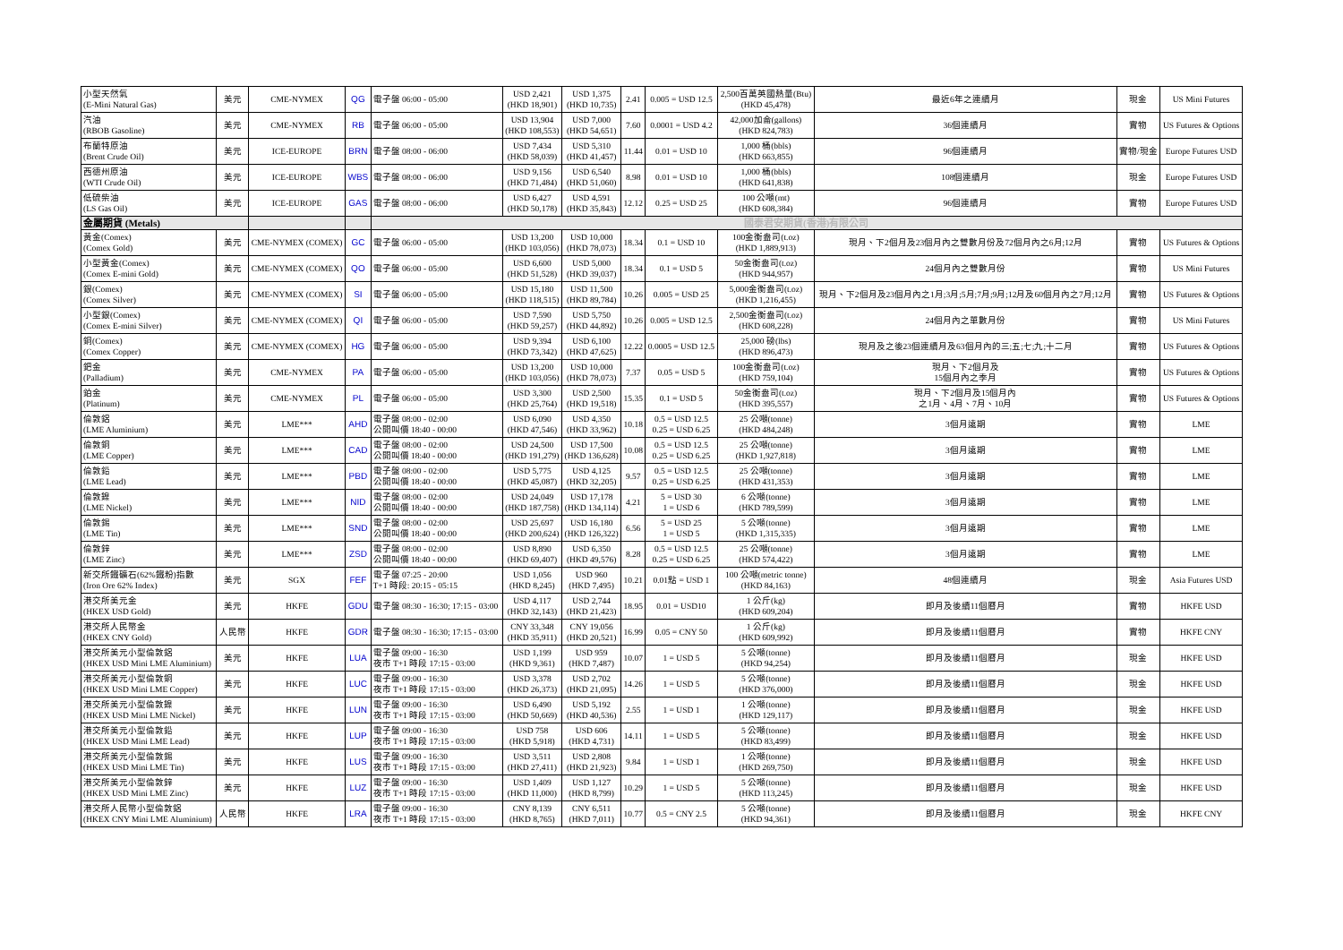| 小型天然氣 (E-Mini Natural Gas) | 美元 | CME-NYMEX | QG | 電子盤 06:00 - 05:00 | USD 2,421 (HKD 18,901) | USD 1,375 (HKD 10,735) | 2.41 | 0.005 = USD 12.5 | 2,500百萬英國熱量(Btu) (HKD 45,478) | 最近6年之連續月 | 現金 | US Mini Futures |
| 汽油 (RBOB Gasoline) | 美元 | CME-NYMEX | RB | 電子盤 06:00 - 05:00 | USD 13,904 (HKD 108,553) | USD 7,000 (HKD 54,651) | 7.60 | 0.0001 = USD 4.2 | 42,000加侖(gallons) (HKD 824,783) | 36個連續月 | 實物 | US Futures & Options |
| 布蘭特原油 (Brent Crude Oil) | 美元 | ICE-EUROPE | BRN | 電子盤 08:00 - 06:00 | USD 7,434 (HKD 58,039) | USD 5,310 (HKD 41,457) | 11.44 | 0.01 = USD 10 | 1,000 桶(bbls) (HKD 663,855) | 96個連續月 | 實物/現金 | Europe Futures USD |
| 西德州原油 (WTI Crude Oil) | 美元 | ICE-EUROPE | WBS | 電子盤 08:00 - 06:00 | USD 9,156 (HKD 71,484) | USD 6,540 (HKD 51,060) | 8.98 | 0.01 = USD 10 | 1,000 桶(bbls) (HKD 641,838) | 108個連續月 | 現金 | Europe Futures USD |
| 低硫柴油 (LS Gas Oil) | 美元 | ICE-EUROPE | GAS | 電子盤 08:00 - 06:00 | USD 6,427 (HKD 50,178) | USD 4,591 (HKD 35,843) | 12.12 | 0.25 = USD 25 | 100 公噸(mt) (HKD 608,384) | 96個連續月 | 實物 | Europe Futures USD |
| 金屬期貨 (Metals) | | | | 國泰君安期貨(香港)有限公司 | | | | | | | | |
| 黃金(Comex) (Comex Gold) | 美元 | CME-NYMEX (COMEX) | GC | 電子盤 06:00 - 05:00 | USD 13,200 (HKD 103,056) | USD 10,000 (HKD 78,073) | 18.34 | 0.1 = USD 10 | 100金衡盎司(t.oz) (HKD 1,889,913) | 現月、下2個月及23個月內之雙數月份及72個月內之6月;12月 | 實物 | US Futures & Options |
| 小型黃金(Comex) (Comex E-mini Gold) | 美元 | CME-NYMEX (COMEX) | QO | 電子盤 06:00 - 05:00 | USD 6,600 (HKD 51,528) | USD 5,000 (HKD 39,037) | 18.34 | 0.1 = USD 5 | 50金衡盎司(t.oz) (HKD 944,957) | 24個月內之雙數月份 | 實物 | US Mini Futures |
| 銀(Comex) (Comex Silver) | 美元 | CME-NYMEX (COMEX) | SI | 電子盤 06:00 - 05:00 | USD 15,180 (HKD 118,515) | USD 11,500 (HKD 89,784) | 10.26 | 0.005 = USD 25 | 5,000金衡盎司(t.oz) (HKD 1,216,455) | 現月、下2個月及23個月內之1月;3月;5月;7月;9月;12月及60個月內之7月;12月 | 實物 | US Futures & Options |
| 小型銀(Comex) (Comex E-mini Silver) | 美元 | CME-NYMEX (COMEX) | QI | 電子盤 06:00 - 05:00 | USD 7,590 (HKD 59,257) | USD 5,750 (HKD 44,892) | 10.26 | 0.005 = USD 12.5 | 2,500金衡盎司(t.oz) (HKD 608,228) | 24個月內之單數月份 | 實物 | US Mini Futures |
| 銅(Comex) (Comex Copper) | 美元 | CME-NYMEX (COMEX) | HG | 電子盤 06:00 - 05:00 | USD 9,394 (HKD 73,342) | USD 6,100 (HKD 47,625) | 12.22 | 0.0005 = USD 12.5 | 25,000 磅(lbs) (HKD 896,473) | 現月及之後23個連續月及63個月內的三;五;七;九;十二月 | 實物 | US Futures & Options |
| 鈀金 (Palladium) | 美元 | CME-NYMEX | PA | 電子盤 06:00 - 05:00 | USD 13,200 (HKD 103,056) | USD 10,000 (HKD 78,073) | 7.37 | 0.05 = USD 5 | 100金衡盎司(t.oz) (HKD 759,104) | 現月、下2個月及 15個月內之季月 | 實物 | US Futures & Options |
| 鉑金 (Platinum) | 美元 | CME-NYMEX | PL | 電子盤 06:00 - 05:00 | USD 3,300 (HKD 25,764) | USD 2,500 (HKD 19,518) | 15.35 | 0.1 = USD 5 | 50金衡盎司(t.oz) (HKD 395,557) | 現月、下2個月及15個月內 之1月、4月、7月、10月 | 實物 | US Futures & Options |
| 倫敦鋁 (LME Aluminium) | 美元 | LME*** | AHD | 電子盤 08:00 - 02:00 公開叫價 18:40 - 00:00 | USD 6,090 (HKD 47,546) | USD 4,350 (HKD 33,962) | 10.18 | 0.5 = USD 12.5 0.25 = USD 6.25 | 25 公噸(tonne) (HKD 484,248) | 3個月遠期 | 實物 | LME |
| 倫敦銅 (LME Copper) | 美元 | LME*** | CAD | 電子盤 08:00 - 02:00 公開叫價 18:40 - 00:00 | USD 24,500 (HKD 191,279) | USD 17,500 (HKD 136,628) | 10.08 | 0.5 = USD 12.5 0.25 = USD 6.25 | 25 公噸(tonne) (HKD 1,927,818) | 3個月遠期 | 實物 | LME |
| 倫敦鉛 (LME Lead) | 美元 | LME*** | PBD | 電子盤 08:00 - 02:00 公開叫價 18:40 - 00:00 | USD 5,775 (HKD 45,087) | USD 4,125 (HKD 32,205) | 9.57 | 0.5 = USD 12.5 0.25 = USD 6.25 | 25 公噸(tonne) (HKD 431,353) | 3個月遠期 | 實物 | LME |
| 倫敦鎳 (LME Nickel) | 美元 | LME*** | NID | 電子盤 08:00 - 02:00 公開叫價 18:40 - 00:00 | USD 24,049 (HKD 187,758) | USD 17,178 (HKD 134,114) | 4.21 | 5 = USD 30 1 = USD 6 | 6 公噸(tonne) (HKD 789,599) | 3個月遠期 | 實物 | LME |
| 倫敦錫 (LME Tin) | 美元 | LME*** | SND | 電子盤 08:00 - 02:00 公開叫價 18:40 - 00:00 | USD 25,697 (HKD 200,624) | USD 16,180 (HKD 126,322) | 6.56 | 5 = USD 25 1 = USD 5 | 5 公噸(tonne) (HKD 1,315,335) | 3個月遠期 | 實物 | LME |
| 倫敦鋅 (LME Zinc) | 美元 | LME*** | ZSD | 電子盤 08:00 - 02:00 公開叫價 18:40 - 00:00 | USD 8,890 (HKD 69,407) | USD 6,350 (HKD 49,576) | 8.28 | 0.5 = USD 12.5 0.25 = USD 6.25 | 25 公噸(tonne) (HKD 574,422) | 3個月遠期 | 實物 | LME |
| 新交所鐵礦石(62%鐵粉)指數 (Iron Ore 62% Index) | 美元 | SGX | FEF | 電子盤 07:25 - 20:00 T+1 時段: 20:15 - 05:15 | USD 1,056 (HKD 8,245) | USD 960 (HKD 7,495) | 10.21 | 0.01點 = USD 1 | 100 公噸(metric tonne) (HKD 84,163) | 48個連續月 | 現金 | Asia Futures USD |
| 港交所美元金 (HKEX USD Gold) | 美元 | HKFE | GDU | 電子盤 08:30 - 16:30; 17:15 - 03:00 | USD 4,117 (HKD 32,143) | USD 2,744 (HKD 21,423) | 18.95 | 0.01 = USD10 | 1 公斤(kg) (HKD 609,204) | 即月及後續11個曆月 | 實物 | HKFE USD |
| 港交所人民幣金 (HKEX CNY Gold) | 人民幣 | HKFE | GDR | 電子盤 08:30 - 16:30; 17:15 - 03:00 | CNY 33,348 (HKD 35,911) | CNY 19,056 (HKD 20,521) | 16.99 | 0.05 = CNY 50 | 1 公斤(kg) (HKD 609,992) | 即月及後續11個曆月 | 實物 | HKFE CNY |
| 港交所美元小型倫敦鋁 (HKEX USD Mini LME Aluminium) | 美元 | HKFE | LUA | 電子盤 09:00 - 16:30 夜市 T+1 時段 17:15 - 03:00 | USD 1,199 (HKD 9,361) | USD 959 (HKD 7,487) | 10.07 | 1 = USD 5 | 5 公噸(tonne) (HKD 94,254) | 即月及後續11個曆月 | 現金 | HKFE USD |
| 港交所美元小型倫敦銅 (HKEX USD Mini LME Copper) | 美元 | HKFE | LUC | 電子盤 09:00 - 16:30 夜市 T+1 時段 17:15 - 03:00 | USD 3,378 (HKD 26,373) | USD 2,702 (HKD 21,095) | 14.26 | 1 = USD 5 | 5 公噸(tonne) (HKD 376,000) | 即月及後續11個曆月 | 現金 | HKFE USD |
| 港交所美元小型倫敦鎳 (HKEX USD Mini LME Nickel) | 美元 | HKFE | LUN | 電子盤 09:00 - 16:30 夜市 T+1 時段 17:15 - 03:00 | USD 6,490 (HKD 50,669) | USD 5,192 (HKD 40,536) | 2.55 | 1 = USD 1 | 1 公噸(tonne) (HKD 129,117) | 即月及後續11個曆月 | 現金 | HKFE USD |
| 港交所美元小型倫敦鉛 (HKEX USD Mini LME Lead) | 美元 | HKFE | LUP | 電子盤 09:00 - 16:30 夜市 T+1 時段 17:15 - 03:00 | USD 758 (HKD 5,918) | USD 606 (HKD 4,731) | 14.11 | 1 = USD 5 | 5 公噸(tonne) (HKD 83,499) | 即月及後續11個曆月 | 現金 | HKFE USD |
| 港交所美元小型倫敦錫 (HKEX USD Mini LME Tin) | 美元 | HKFE | LUS | 電子盤 09:00 - 16:30 夜市 T+1 時段 17:15 - 03:00 | USD 3,511 (HKD 27,411) | USD 2,808 (HKD 21,923) | 9.84 | 1 = USD 1 | 1 公噸(tonne) (HKD 269,750) | 即月及後續11個曆月 | 現金 | HKFE USD |
| 港交所美元小型倫敦鋅 (HKEX USD Mini LME Zinc) | 美元 | HKFE | LUZ | 電子盤 09:00 - 16:30 夜市 T+1 時段 17:15 - 03:00 | USD 1,409 (HKD 11,000) | USD 1,127 (HKD 8,799) | 10.29 | 1 = USD 5 | 5 公噸(tonne) (HKD 113,245) | 即月及後續11個曆月 | 現金 | HKFE USD |
| 港交所人民幣小型倫敦鋁 (HKEX CNY Mini LME Aluminium) | 人民幣 | HKFE | LRA | 電子盤 09:00 - 16:30 夜市 T+1 時段 17:15 - 03:00 | CNY 8,139 (HKD 8,765) | CNY 6,511 (HKD 7,011) | 10.77 | 0.5 = CNY 2.5 | 5 公噸(tonne) (HKD 94,361) | 即月及後續11個曆月 | 現金 | HKFE CNY |